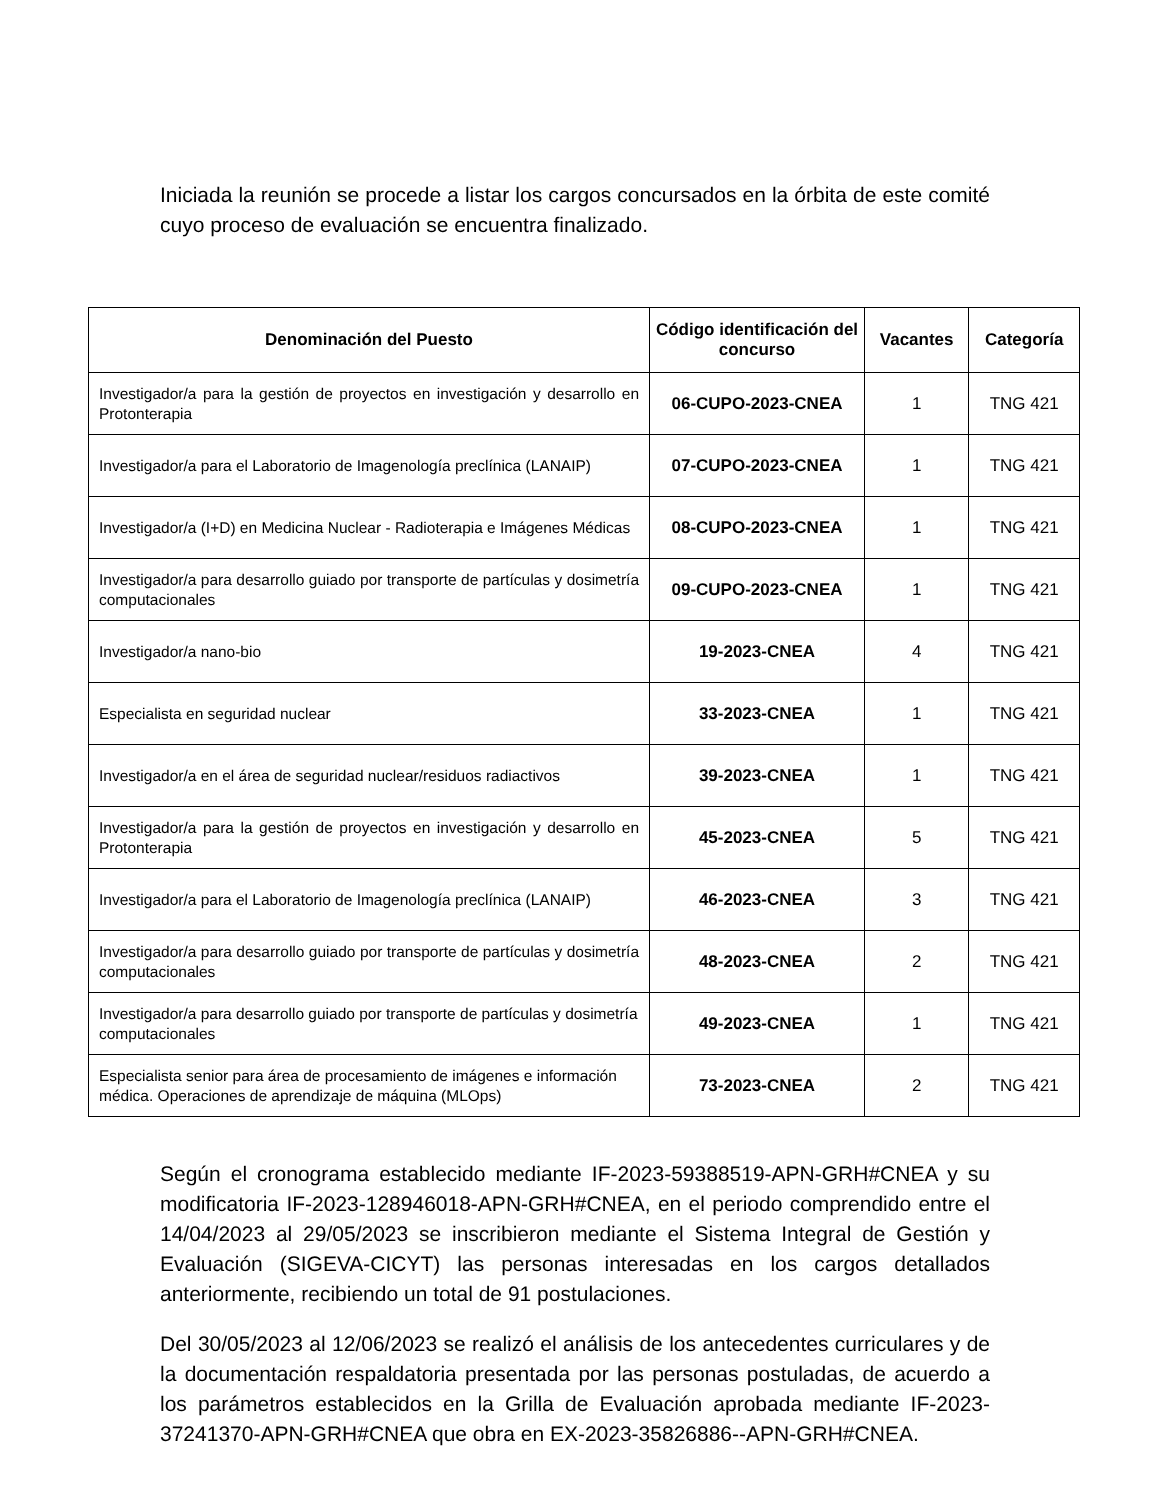Iniciada la reunión se procede a listar los cargos concursados en la órbita de este comité cuyo proceso de evaluación se encuentra finalizado.
| Denominación del Puesto | Código identificación del concurso | Vacantes | Categoría |
| --- | --- | --- | --- |
| Investigador/a para la gestión de proyectos en investigación y desarrollo en Protonterapia | 06-CUPO-2023-CNEA | 1 | TNG 421 |
| Investigador/a para el Laboratorio de Imagenología preclínica (LANAIP) | 07-CUPO-2023-CNEA | 1 | TNG 421 |
| Investigador/a (I+D) en Medicina Nuclear - Radioterapia e Imágenes Médicas | 08-CUPO-2023-CNEA | 1 | TNG 421 |
| Investigador/a para desarrollo guiado por transporte de partículas y dosimetría computacionales | 09-CUPO-2023-CNEA | 1 | TNG 421 |
| Investigador/a nano-bio | 19-2023-CNEA | 4 | TNG 421 |
| Especialista en seguridad nuclear | 33-2023-CNEA | 1 | TNG 421 |
| Investigador/a en el área de seguridad nuclear/residuos radiactivos | 39-2023-CNEA | 1 | TNG 421 |
| Investigador/a para la gestión de proyectos en investigación y desarrollo en Protonterapia | 45-2023-CNEA | 5 | TNG 421 |
| Investigador/a para el Laboratorio de Imagenología preclínica (LANAIP) | 46-2023-CNEA | 3 | TNG 421 |
| Investigador/a para desarrollo guiado por transporte de partículas y dosimetría computacionales | 48-2023-CNEA | 2 | TNG 421 |
| Investigador/a para desarrollo guiado por transporte de partículas y dosimetría computacionales | 49-2023-CNEA | 1 | TNG 421 |
| Especialista senior para área de procesamiento de imágenes e información médica. Operaciones de aprendizaje de máquina (MLOps) | 73-2023-CNEA | 2 | TNG 421 |
Según el cronograma establecido mediante IF-2023-59388519-APN-GRH#CNEA y su modificatoria IF-2023-128946018-APN-GRH#CNEA, en el periodo comprendido entre el 14/04/2023 al 29/05/2023 se inscribieron mediante el Sistema Integral de Gestión y Evaluación (SIGEVA-CICYT) las personas interesadas en los cargos detallados anteriormente, recibiendo un total de 91 postulaciones.
Del 30/05/2023 al 12/06/2023 se realizó el análisis de los antecedentes curriculares y de la documentación respaldatoria presentada por las personas postuladas, de acuerdo a los parámetros establecidos en la Grilla de Evaluación aprobada mediante IF-2023-37241370-APN-GRH#CNEA que obra en EX-2023-35826886--APN-GRH#CNEA.